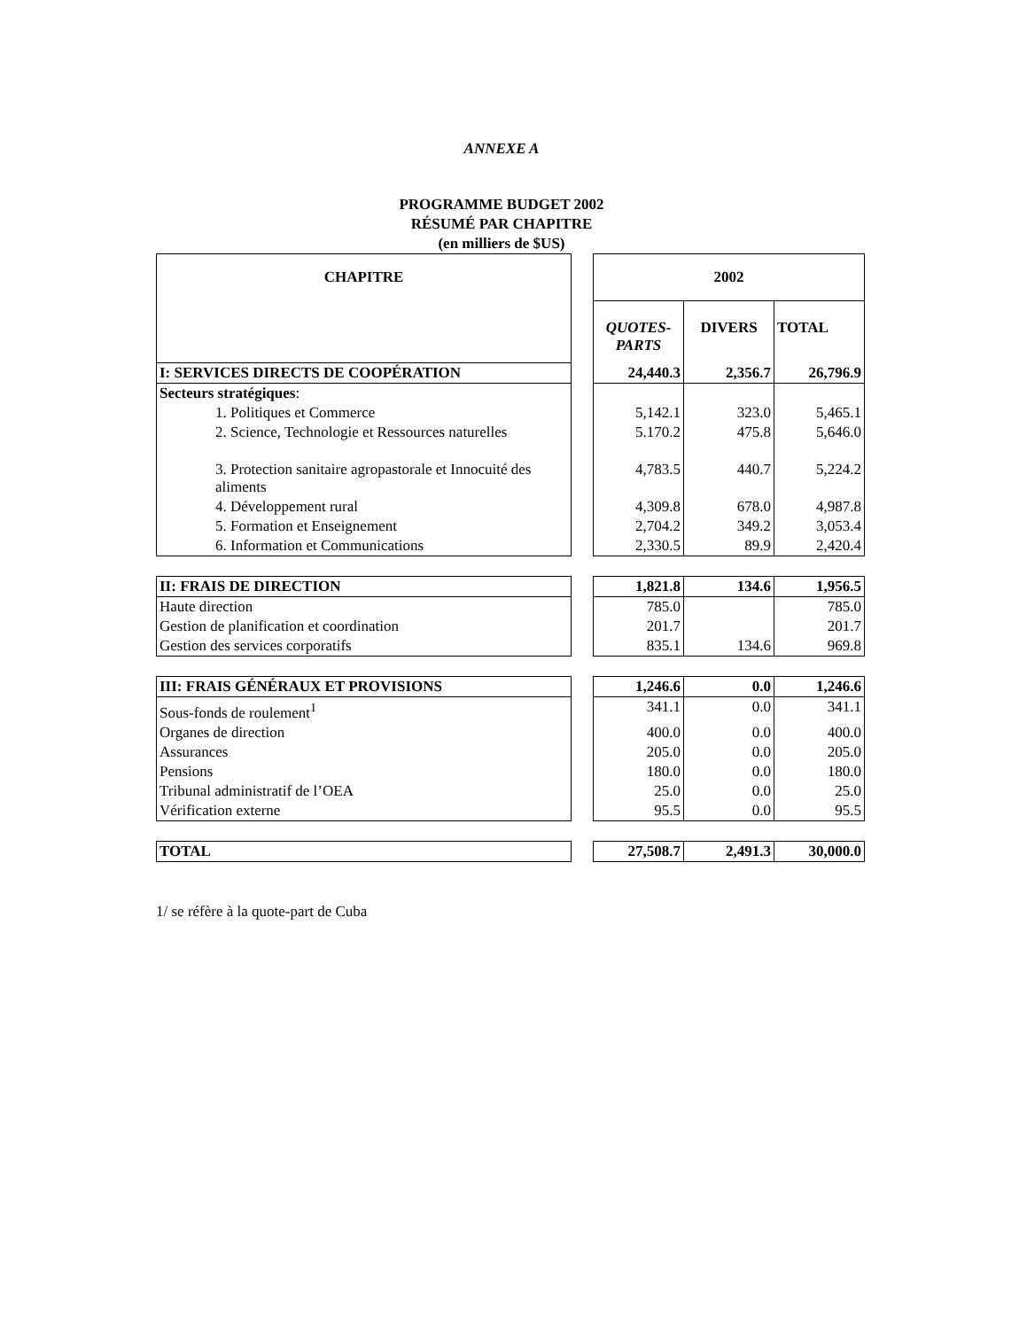ANNEXE A
PROGRAMME BUDGET 2002
RÉSUMÉ PAR CHAPITRE
(en milliers de $US)
| CHAPITRE | | 2002 | | |
| | | QUOTES-PARTS | DIVERS | TOTAL |
| I: SERVICES DIRECTS DE COOPÉRATION | | 24,440.3 | 2,356.7 | 26,796.9 |
| Secteurs stratégiques : | | | | |
| 1. Politiques et Commerce | | 5,142.1 | 323.0 | 5,465.1 |
| 2. Science, Technologie et Ressources naturelles | | 5.170.2 | 475.8 | 5,646.0 |
| 3. Protection sanitaire agropastorale et Innocuité des aliments | | 4,783.5 | 440.7 | 5,224.2 |
| 4. Développement rural | | 4,309.8 | 678.0 | 4,987.8 |
| 5. Formation et Enseignement | | 2,704.2 | 349.2 | 3,053.4 |
| 6. Information et Communications | | 2,330.5 | 89.9 | 2,420.4 |
| II: FRAIS DE DIRECTION | | 1,821.8 | 134.6 | 1,956.5 |
| Haute direction | | 785.0 | | 785.0 |
| Gestion de planification et coordination | | 201.7 | | 201.7 |
| Gestion des services corporatifs | | 835.1 | 134.6 | 969.8 |
| III: FRAIS GÉNÉRAUX ET PROVISIONS | | 1,246.6 | 0.0 | 1,246.6 |
| Sous-fonds de roulement<sup>1</sup> | | 341.1 | 0.0 | 341.1 |
| Organes de direction | | 400.0 | 0.0 | 400.0 |
| Assurances | | 205.0 | 0.0 | 205.0 |
| Pensions | | 180.0 | 0.0 | 180.0 |
| Tribunal administratif de l’OEA | | 25.0 | 0.0 | 25.0 |
| Vérification externe | | 95.5 | 0.0 | 95.5 |
| TOTAL | | 27,508.7 | 2,491.3 | 30,000.0 |
1/ se réfère à la quote-part de Cuba